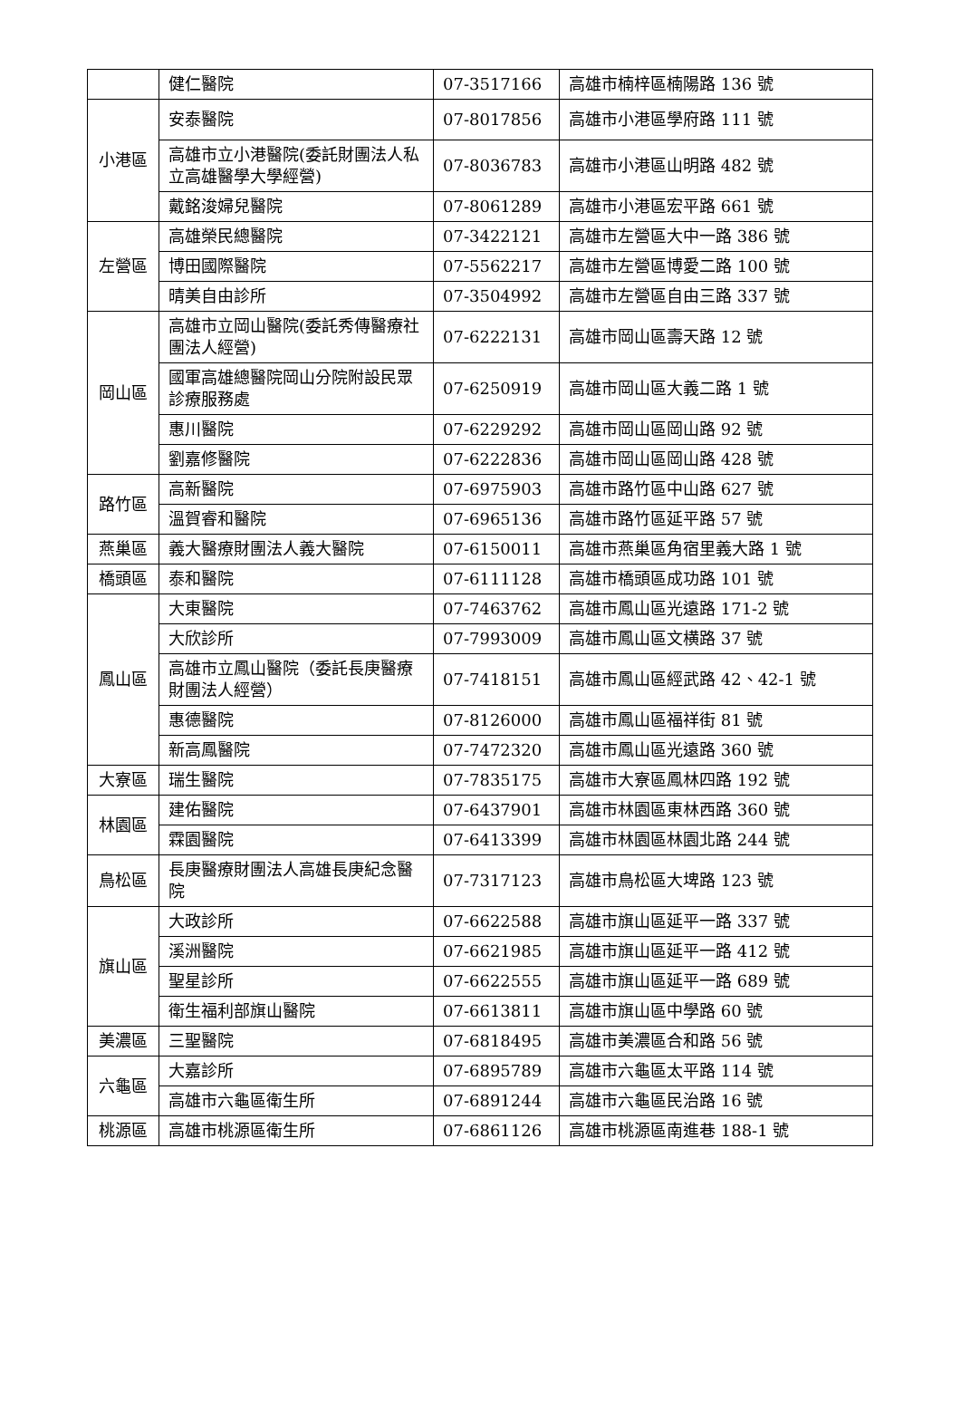| | 健仁醫院 | 07-3517166 | 高雄市楠梓區楠陽路 136 號 |
| 小港區 | 安泰醫院 | 07-8017856 | 高雄市小港區學府路 111 號 |
| | 高雄市立小港醫院(委託財團法人私立高雄醫學大學經營) | 07-8036783 | 高雄市小港區山明路 482 號 |
| | 戴銘浚婦兒醫院 | 07-8061289 | 高雄市小港區宏平路 661 號 |
| 左營區 | 高雄榮民總醫院 | 07-3422121 | 高雄市左營區大中一路 386 號 |
| | 博田國際醫院 | 07-5562217 | 高雄市左營區博愛二路 100 號 |
| | 晴美自由診所 | 07-3504992 | 高雄市左營區自由三路 337 號 |
| 岡山區 | 高雄市立岡山醫院(委託秀傳醫療社團法人經營) | 07-6222131 | 高雄市岡山區壽天路 12 號 |
| | 國軍高雄總醫院岡山分院附設民眾診療服務處 | 07-6250919 | 高雄市岡山區大義二路 1 號 |
| | 惠川醫院 | 07-6229292 | 高雄市岡山區岡山路 92 號 |
| | 劉嘉修醫院 | 07-6222836 | 高雄市岡山區岡山路 428 號 |
| 路竹區 | 高新醫院 | 07-6975903 | 高雄市路竹區中山路 627 號 |
| | 溫賀睿和醫院 | 07-6965136 | 高雄市路竹區延平路 57 號 |
| 燕巢區 | 義大醫療財團法人義大醫院 | 07-6150011 | 高雄市燕巢區角宿里義大路 1 號 |
| 橋頭區 | 泰和醫院 | 07-6111128 | 高雄市橋頭區成功路 101 號 |
| 鳳山區 | 大東醫院 | 07-7463762 | 高雄市鳳山區光遠路 171-2 號 |
| | 大欣診所 | 07-7993009 | 高雄市鳳山區文横路 37 號 |
| | 高雄市立鳳山醫院（委託長庚醫療財團法人經營） | 07-7418151 | 高雄市鳳山區經武路 42、42-1 號 |
| | 惠德醫院 | 07-8126000 | 高雄市鳳山區福祥街 81 號 |
| | 新高鳳醫院 | 07-7472320 | 高雄市鳳山區光遠路 360 號 |
| 大寮區 | 瑞生醫院 | 07-7835175 | 高雄市大寮區鳳林四路 192 號 |
| 林園區 | 建佑醫院 | 07-6437901 | 高雄市林園區東林西路 360 號 |
| | 霖園醫院 | 07-6413399 | 高雄市林園區林園北路 244 號 |
| 鳥松區 | 長庚醫療財團法人高雄長庚紀念醫院 | 07-7317123 | 高雄市鳥松區大埤路 123 號 |
| 旗山區 | 大政診所 | 07-6622588 | 高雄市旗山區延平一路 337 號 |
| | 溪洲醫院 | 07-6621985 | 高雄市旗山區延平一路 412 號 |
| | 聖星診所 | 07-6622555 | 高雄市旗山區延平一路 689 號 |
| | 衛生福利部旗山醫院 | 07-6613811 | 高雄市旗山區中學路 60 號 |
| 美濃區 | 三聖醫院 | 07-6818495 | 高雄市美濃區合和路 56 號 |
| 六龜區 | 大嘉診所 | 07-6895789 | 高雄市六龜區太平路 114 號 |
| | 高雄市六龜區衛生所 | 07-6891244 | 高雄市六龜區民治路 16 號 |
| 桃源區 | 高雄市桃源區衛生所 | 07-6861126 | 高雄市桃源區南進巷 188-1 號 |